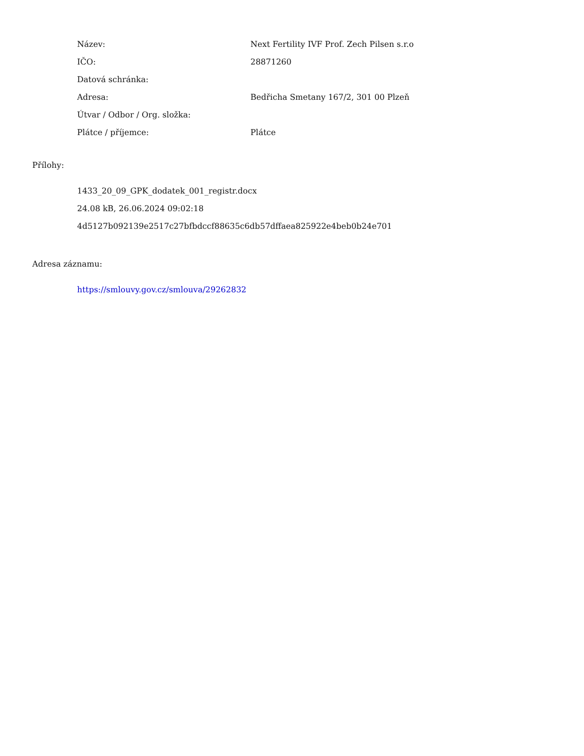| Název: | Next Fertility IVF Prof. Zech Pilsen s.r.o |
| IČO: | 28871260 |
| Datová schránka: | |
| Adresa: | Bedřicha Smetany 167/2, 301 00 Plzeň |
| Útvar / Odbor / Org. složka: | |
| Plátce / příjemce: | Plátce |
Přílohy:
1433_20_09_GPK_dodatek_001_registr.docx
24.08 kB, 26.06.2024 09:02:18
4d5127b092139e2517c27bfbdccf88635c6db57dffaea825922e4beb0b24e701
Adresa záznamu:
https://smlouvy.gov.cz/smlouva/29262832